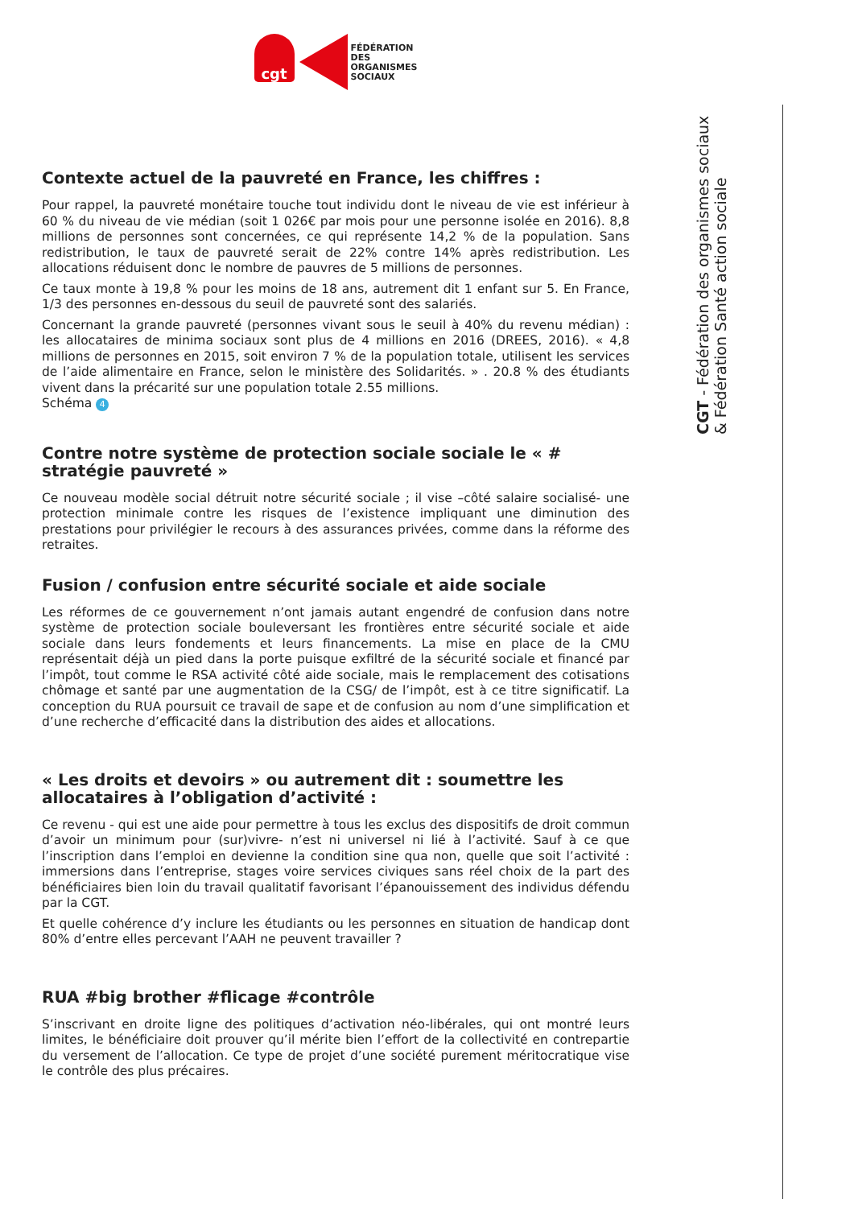cgt
FÉDÉRATION
DES
ORGANISMES
SOCIAUX
Contexte actuel de la pauvreté en France, les chiffres :
Pour rappel, la pauvreté monétaire touche tout individu dont le niveau de vie est inférieur à 60 % du niveau de vie médian (soit 1 026€ par mois pour une personne isolée en 2016). 8,8 millions de personnes sont concernées, ce qui représente 14,2 % de la population. Sans redistribution, le taux de pauvreté serait de 22% contre 14% après redistribution. Les allocations réduisent donc le nombre de pauvres de 5 millions de personnes.
Ce taux monte à 19,8 % pour les moins de 18 ans, autrement dit 1 enfant sur 5. En France, 1/3 des personnes en-dessous du seuil de pauvreté sont des salariés.
Concernant la grande pauvreté (personnes vivant sous le seuil à 40% du revenu médian) : les allocataires de minima sociaux sont plus de 4 millions en 2016 (DREES, 2016). « 4,8 millions de personnes en 2015, soit environ 7 % de la population totale, utilisent les services de l’aide alimentaire en France, selon le ministère des Solidarités. » . 20.8 % des étudiants vivent dans la précarité sur une population totale 2.55 millions.
Schéma 4
Contre notre système de protection sociale sociale le « # stratégie pauvreté »
Ce nouveau modèle social détruit notre sécurité sociale ; il vise –côté salaire socialisé- une protection minimale contre les risques de l’existence impliquant une diminution des prestations pour privilégier le recours à des assurances privées, comme dans la réforme des retraites.
Fusion / confusion entre sécurité sociale et aide sociale
Les réformes de ce gouvernement n’ont jamais autant engendré de confusion dans notre système de protection sociale bouleversant les frontières entre sécurité sociale et aide sociale dans leurs fondements et leurs financements. La mise en place de la CMU représentait déjà un pied dans la porte puisque exfiltré de la sécurité sociale et financé par l’impôt, tout comme le RSA activité côté aide sociale, mais le remplacement des cotisations chômage et santé par une augmentation de la CSG/ de l’impôt, est à ce titre significatif. La conception du RUA poursuit ce travail de sape et de confusion au nom d’une simplification et d’une recherche d’efficacité dans la distribution des aides et allocations.
« Les droits et devoirs » ou autrement dit : soumettre les allocataires à l’obligation d’activité :
Ce revenu - qui est une aide pour permettre à tous les exclus des dispositifs de droit commun d’avoir un minimum pour (sur)vivre- n’est ni universel ni lié à l’activité. Sauf à ce que l’inscription dans l’emploi en devienne la condition sine qua non, quelle que soit l’activité : immersions dans l’entreprise, stages voire services civiques sans réel choix de la part des bénéficiaires bien loin du travail qualitatif favorisant l’épanouissement des individus défendu par la CGT.
Et quelle cohérence d’y inclure les étudiants ou les personnes en situation de handicap dont 80% d’entre elles percevant l’AAH ne peuvent travailler ?
RUA #big brother #flicage #contrôle
S’inscrivant en droite ligne des politiques d’activation néo-libérales, qui ont montré leurs limites, le bénéficiaire doit prouver qu’il mérite bien l’effort de la collectivité en contrepartie du versement de l’allocation. Ce type de projet d’une société purement méritocratique vise le contrôle des plus précaires.
CGT - Fédération des organismes sociaux
& Fédération Santé action sociale